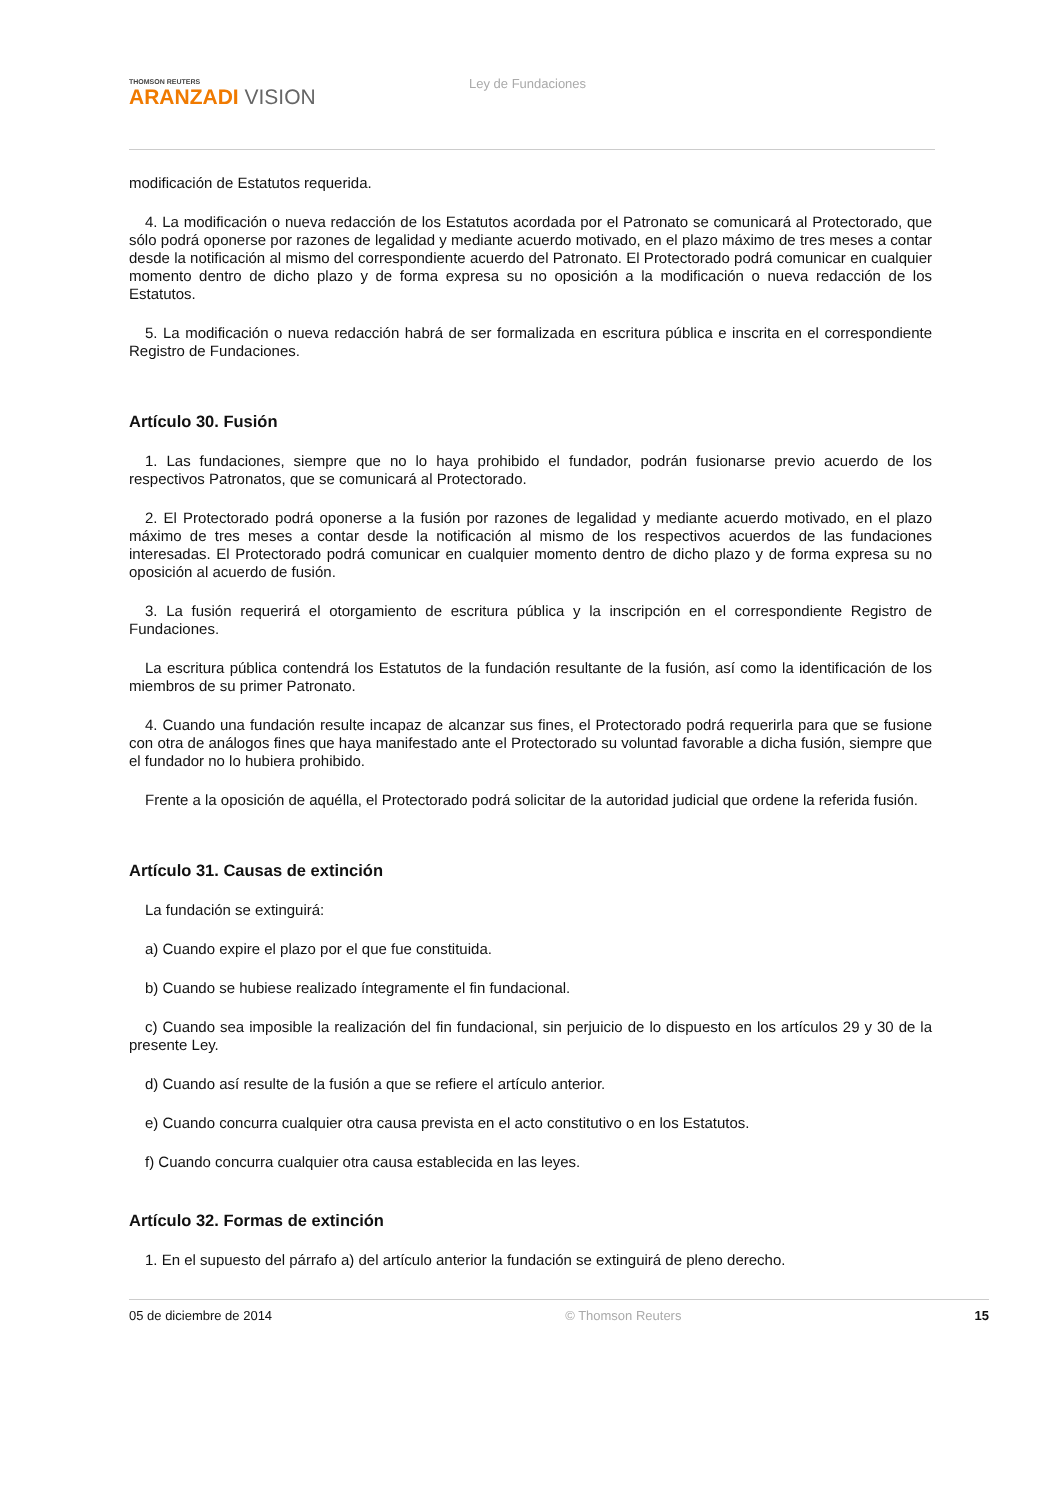THOMSON REUTERS
ARANZADI VISION
Ley de Fundaciones
modificación de Estatutos requerida.
4. La modificación o nueva redacción de los Estatutos acordada por el Patronato se comunicará al Protectorado, que sólo podrá oponerse por razones de legalidad y mediante acuerdo motivado, en el plazo máximo de tres meses a contar desde la notificación al mismo del correspondiente acuerdo del Patronato. El Protectorado podrá comunicar en cualquier momento dentro de dicho plazo y de forma expresa su no oposición a la modificación o nueva redacción de los Estatutos.
5. La modificación o nueva redacción habrá de ser formalizada en escritura pública e inscrita en el correspondiente Registro de Fundaciones.
Artículo 30. Fusión
1. Las fundaciones, siempre que no lo haya prohibido el fundador, podrán fusionarse previo acuerdo de los respectivos Patronatos, que se comunicará al Protectorado.
2. El Protectorado podrá oponerse a la fusión por razones de legalidad y mediante acuerdo motivado, en el plazo máximo de tres meses a contar desde la notificación al mismo de los respectivos acuerdos de las fundaciones interesadas. El Protectorado podrá comunicar en cualquier momento dentro de dicho plazo y de forma expresa su no oposición al acuerdo de fusión.
3. La fusión requerirá el otorgamiento de escritura pública y la inscripción en el correspondiente Registro de Fundaciones.
La escritura pública contendrá los Estatutos de la fundación resultante de la fusión, así como la identificación de los miembros de su primer Patronato.
4. Cuando una fundación resulte incapaz de alcanzar sus fines, el Protectorado podrá requerirla para que se fusione con otra de análogos fines que haya manifestado ante el Protectorado su voluntad favorable a dicha fusión, siempre que el fundador no lo hubiera prohibido.
Frente a la oposición de aquélla, el Protectorado podrá solicitar de la autoridad judicial que ordene la referida fusión.
Artículo 31. Causas de extinción
La fundación se extinguirá:
a) Cuando expire el plazo por el que fue constituida.
b) Cuando se hubiese realizado íntegramente el fin fundacional.
c) Cuando sea imposible la realización del fin fundacional, sin perjuicio de lo dispuesto en los artículos 29 y 30 de la presente Ley.
d) Cuando así resulte de la fusión a que se refiere el artículo anterior.
e) Cuando concurra cualquier otra causa prevista en el acto constitutivo o en los Estatutos.
f) Cuando concurra cualquier otra causa establecida en las leyes.
Artículo 32. Formas de extinción
1. En el supuesto del párrafo a) del artículo anterior la fundación se extinguirá de pleno derecho.
05 de diciembre de 2014 © Thomson Reuters 15